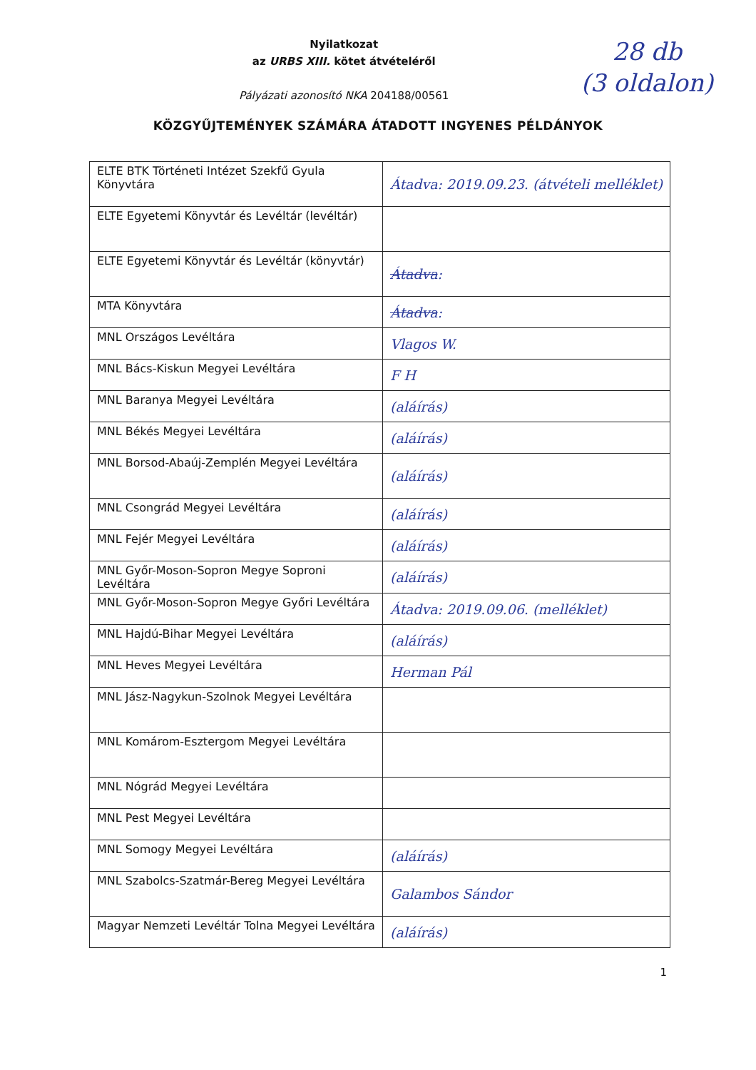Nyilatkozat
az URBS XIII. kötet átvételéről
Pályázati azonosító NKA 204188/00561
28 db
(3 oldalon)
KÖZGYŰJTEMÉNYEK SZÁMÁRA ÁTADOTT INGYENES PÉLDÁNYOK
| ELTE BTK Történeti Intézet Szekfű Gyula Könyvtára | Átadva: 2019.09.23. (átvételi melléklet) |
| ELTE Egyetemi Könyvtár és Levéltár (levéltár) | |
| ELTE Egyetemi Könyvtár és Levéltár (könyvtár) | Átadva : |
| MTA Könyvtára | Átadva : |
| MNL Országos Levéltára | Vlagos W. |
| MNL Bács-Kiskun Megyei Levéltára | F H |
| MNL Baranya Megyei Levéltára | (aláírás) |
| MNL Békés Megyei Levéltára | (aláírás) |
| MNL Borsod-Abaúj-Zemplén Megyei Levéltára | (aláírás) |
| MNL Csongrád Megyei Levéltára | (aláírás) |
| MNL Fejér Megyei Levéltára | (aláírás) |
| MNL Győr-Moson-Sopron Megye Soproni Levéltára | (aláírás) |
| MNL Győr-Moson-Sopron Megye Győri Levéltára | Átadva: 2019.09.06. (melléklet) |
| MNL Hajdú-Bihar Megyei Levéltára | (aláírás) |
| MNL Heves Megyei Levéltára | Herman Pál |
| MNL Jász-Nagykun-Szolnok Megyei Levéltára | |
| MNL Komárom-Esztergom Megyei Levéltára | |
| MNL Nógrád Megyei Levéltára | |
| MNL Pest Megyei Levéltára | |
| MNL Somogy Megyei Levéltára | (aláírás) |
| MNL Szabolcs-Szatmár-Bereg Megyei Levéltára | Galambos Sándor |
| Magyar Nemzeti Levéltár Tolna Megyei Levéltára | (aláírás) |
1